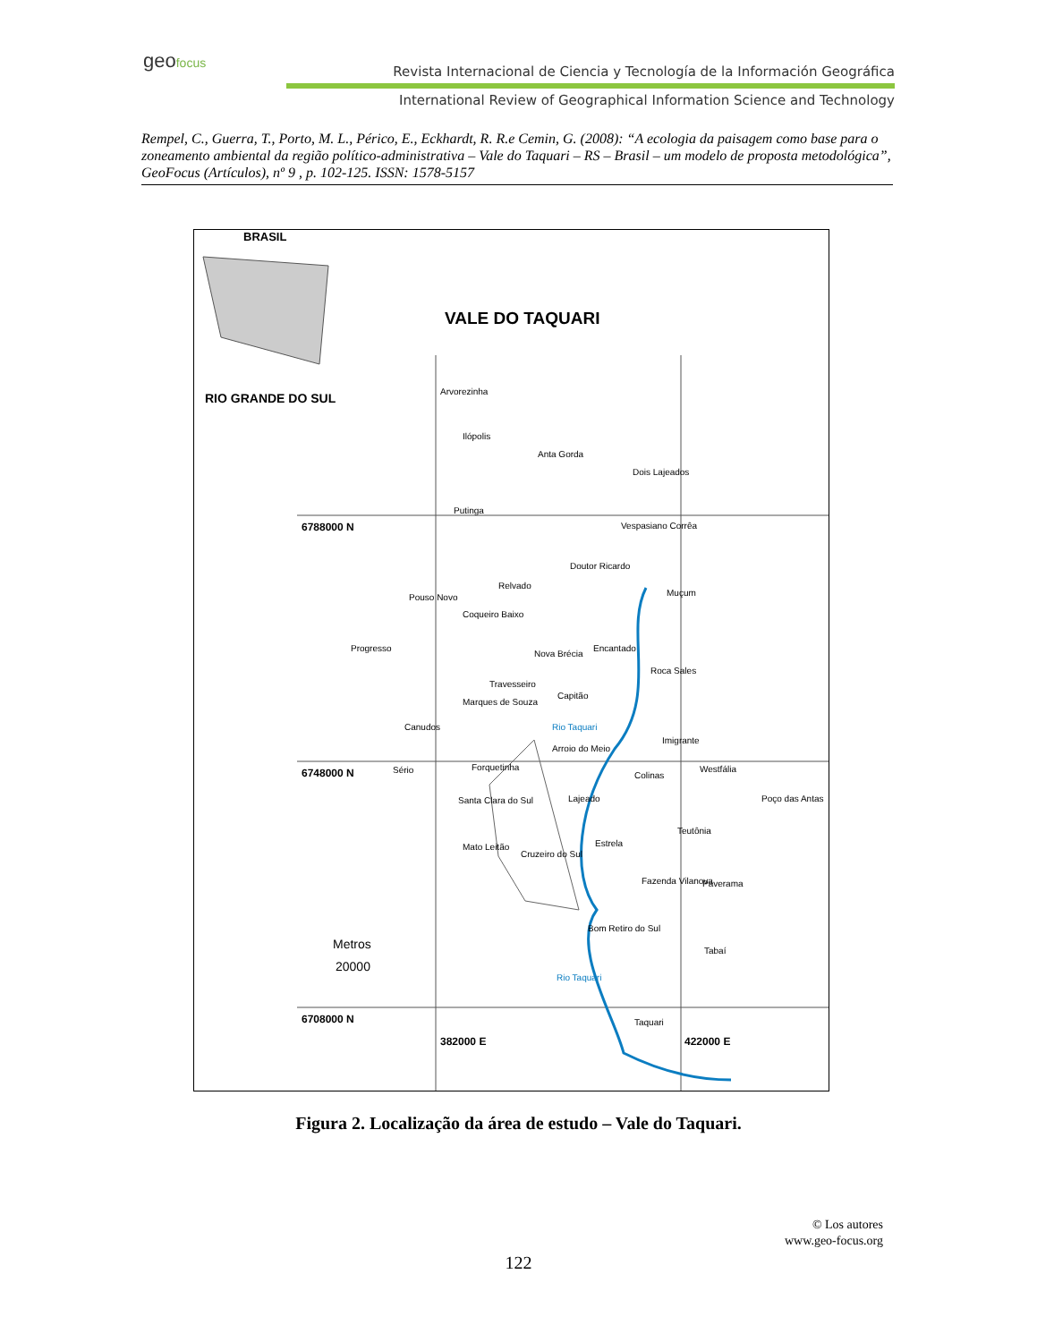geofocus
Revista Internacional de Ciencia y Tecnología de la Información Geográfica
International Review of Geographical Information Science and Technology
Rempel, C., Guerra, T., Porto, M. L., Périco, E., Eckhardt, R. R.e Cemin, G. (2008): “A ecologia da paisagem como base para o zoneamento ambiental da região político-administrativa – Vale do Taquari – RS – Brasil – um modelo de proposta metodológica”, GeoFocus (Artículos), nº 9 , p. 102-125. ISSN: 1578-5157
BRASIL
VALE DO TAQUARI
RIO GRANDE DO SUL
6788000 N
6748000 N
6708000 N
382000 E 422000 E
Arvorezinha
Ilópolis
Anta Gorda
Dois Lajeados
Putinga
Vespasiano Corrêa
Doutor Ricardo
Relvado
Muçum
Pouso Novo
Coqueiro Baixo
Progresso
Nova Brécia
Encantado
Roca Sales
Travesseiro
Capitão
Marques de Souza
Canudos
Arroio do Meio
Imigrante
Sério Forquetinha
Colinas
Westfália
Lajeado
Santa Clara do Sul Poço das Antas
Teutônia
Estrela
Mato Leitão
Cruzeiro do Sul
Fazenda Vilanova Paverama
Bom Retiro do Sul
Tabaí
Taquari
Rio Taquari
Rio Taquari
Metros
20000
Figura 2. Localização da área de estudo – Vale do Taquari.
© Los autores
www.geo-focus.org
122